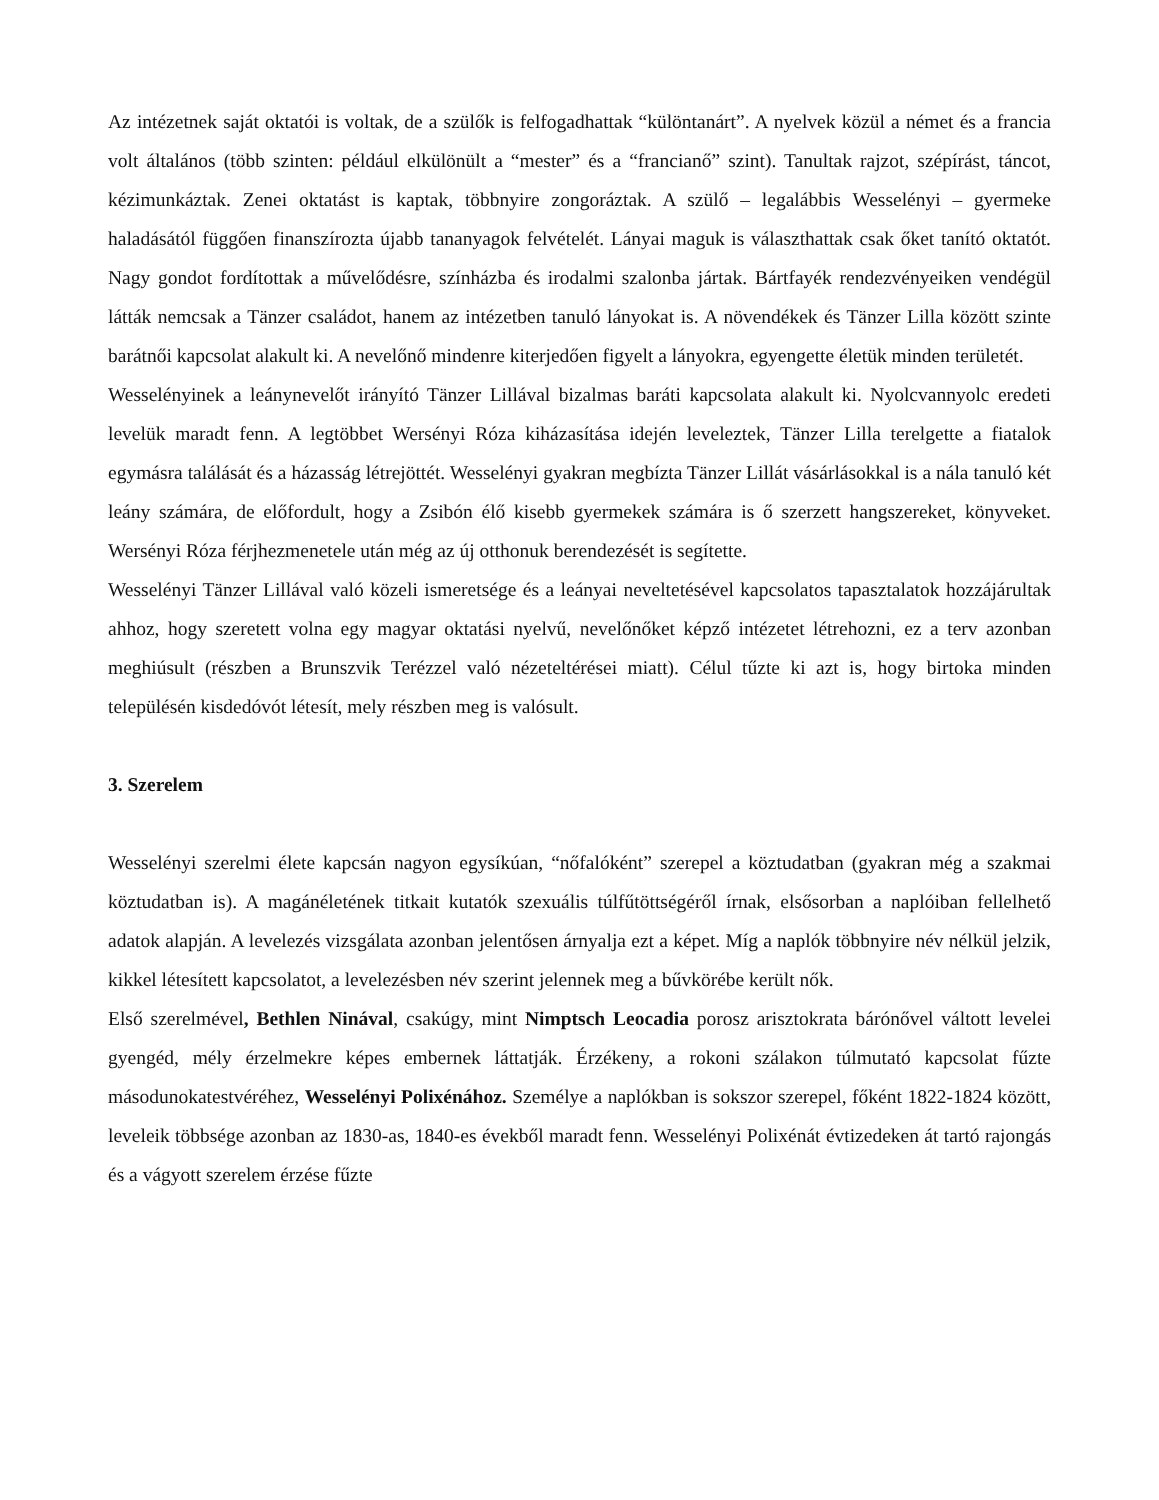Az intézetnek saját oktatói is voltak, de a szülők is felfogadhattak “különtanárt”. A nyelvek közül a német és a francia volt általános (több szinten: például elkülönült a “mester” és a “francianő” szint). Tanultak rajzot, szépírást, táncot, kézimunkáztak. Zenei oktatást is kaptak, többnyire zongoráztak. A szülő – legalábbis Wesselényi – gyermeke haladásától függően finanszírozta újabb tananyagok felvételét. Lányai maguk is választhattak csak őket tanító oktatót. Nagy gondot fordítottak a művelődésre, színházba és irodalmi szalonba jártak. Bártfayék rendezvényeiken vendégül látták nemcsak a Tänzer családot, hanem az intézetben tanuló lányokat is. A növendékek és Tänzer Lilla között szinte barátnői kapcsolat alakult ki. A nevelőnő mindenre kiterjedően figyelt a lányokra, egyengette életük minden területét.
Wesselényinek a leánynevelőt irányító Tänzer Lillával bizalmas baráti kapcsolata alakult ki. Nyolcvannyolc eredeti levelük maradt fenn. A legtöbbet Wersényi Róza kiházasítása idején leveleztek, Tänzer Lilla terelgette a fiatalok egymásra találását és a házasság létrejöttét. Wesselényi gyakran megbízta Tänzer Lillát vásárlásokkal is a nála tanuló két leány számára, de előfordult, hogy a Zsibón élő kisebb gyermekek számára is ő szerzett hangszereket, könyveket. Wersényi Róza férjhezmenetele után még az új otthonuk berendezését is segítette.
Wesselényi Tänzer Lillával való közeli ismeretsége és a leányai neveltetésével kapcsolatos tapasztalatok hozzájárultak ahhoz, hogy szeretett volna egy magyar oktatási nyelvű, nevelőnőket képző intézetet létrehozni, ez a terv azonban meghiúsult (részben a Brunszvik Terézzel való nézeteltérései miatt). Célul tűzte ki azt is, hogy birtoka minden településén kisdedóvót létesít, mely részben meg is valósult.
3. Szerelem
Wesselényi szerelmi élete kapcsán nagyon egysíkúan, “nőfalóként” szerepel a köztudatban (gyakran még a szakmai köztudatban is). A magánéletének titkait kutatók szexuális túlfűtöttségéről írnak, elsősorban a naplóiban fellelhető adatok alapján. A levelezés vizsgálata azonban jelentősen árnyalja ezt a képet. Míg a naplók többnyire név nélkül jelzik, kikkel létesített kapcsolatot, a levelezésben név szerint jelennek meg a bűvkörébe került nők.
Első szerelmével, Bethlen Ninával, csakúgy, mint Nimptsch Leocadia porosz arisztokrata bárónővel váltott levelei gyengéd, mély érzelmekre képes embernek láttatják. Érzékeny, a rokoni szálakon túlmutató kapcsolat fűzte másodunokatestvéréhez, Wesselényi Polixénához. Személye a naplókban is sokszor szerepel, főként 1822-1824 között, leveleik többsége azonban az 1830-as, 1840-es évekből maradt fenn. Wesselényi Polixénát évtizedeken át tartó rajongás és a vágyott szerelem érzése fűzte